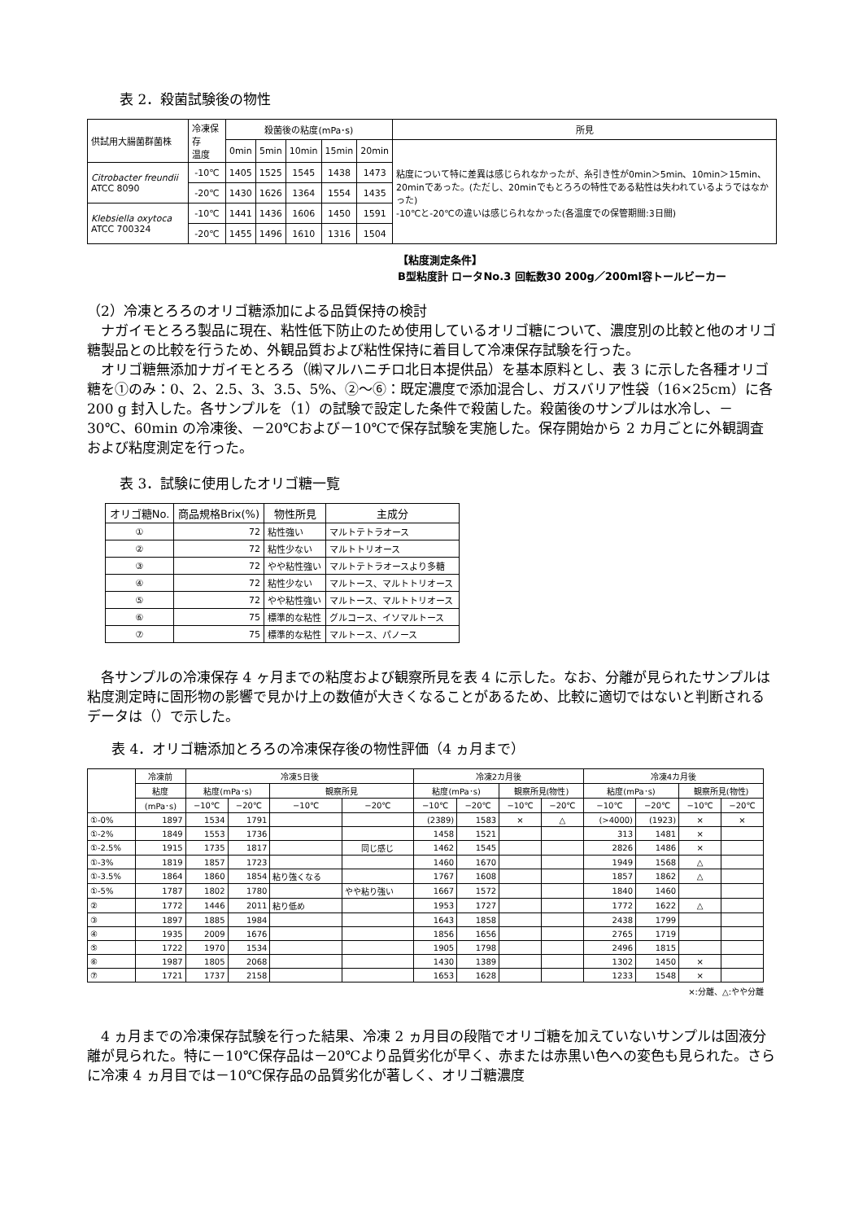表 2．殺菌試験後の物性
| 供試用大腸菌群菌株 | 冷凍保存 温度 | 殺菌後の粘度(mPa･s) | | | | | 所見 |
| --- | --- | --- | --- | --- | --- | --- | --- |
| | | 0min | 5min | 10min | 15min | 20min | 粘度について特に差異は感じられなかったが、糸引き性が0min＞5min、10min＞15min、20minであった。(ただし、20minでもとろろの特性である粘性は失われているようではなかった) -10℃と-20℃の違いは感じられなかった(各温度での保管期間:3日間) |
| Citrobacter freundii ATCC 8090 | -10℃ | 1405 | 1525 | 1545 | 1438 | 1473 | |
| | -20℃ | 1430 | 1626 | 1364 | 1554 | 1435 | |
| Klebsiella oxytoca ATCC 700324 | -10℃ | 1441 | 1436 | 1606 | 1450 | 1591 | |
| | -20℃ | 1455 | 1496 | 1610 | 1316 | 1504 | |
【粘度測定条件】
B型粘度計 ロータNo.3 回転数30 200g／200ml容トールビーカー
（2）冷凍とろろのオリゴ糖添加による品質保持の検討
　ナガイモとろろ製品に現在、粘性低下防止のため使用しているオリゴ糖について、濃度別の比較と他のオリゴ糖製品との比較を行うため、外観品質および粘性保持に着目して冷凍保存試験を行った。
　オリゴ糖無添加ナガイモとろろ（㈱マルハニチロ北日本提供品）を基本原料とし、表 3 に示した各種オリゴ糖を①のみ：0、2、2.5、3、3.5、5%、②～⑥：既定濃度で添加混合し、ガスバリア性袋（16×25cm）に各 200 g 封入した。各サンプルを（1）の試験で設定した条件で殺菌した。殺菌後のサンプルは水冷し、－30℃、60min の冷凍後、－20℃および－10℃で保存試験を実施した。保存開始から 2 カ月ごとに外観調査および粘度測定を行った。
表 3．試験に使用したオリゴ糖一覧
| オリゴ糖No. | 商品規格Brix(%) | 物性所見 | 主成分 |
| ① | 72 | 粘性強い | マルトテトラオース |
| ② | 72 | 粘性少ない | マルトトリオース |
| ③ | 72 | やや粘性強い | マルトテトラオースより多糖 |
| ④ | 72 | 粘性少ない | マルトース、マルトトリオース |
| ⑤ | 72 | やや粘性強い | マルトース、マルトトリオース |
| ⑥ | 75 | 標準的な粘性 | グルコース、イソマルトース |
| ⑦ | 75 | 標準的な粘性 | マルトース、パノース |
　各サンプルの冷凍保存 4 ヶ月までの粘度および観察所見を表 4 に示した。なお、分離が見られたサンプルは粘度測定時に固形物の影響で見かけ上の数値が大きくなることがあるため、比較に適切ではないと判断されるデータは（）で示した。
表 4．オリゴ糖添加とろろの冷凍保存後の物性評価（4 ヵ月まで）
| | 冷凍前 | 冷凍5日後 | | | | 冷凍2カ月後 | | | | 冷凍4カ月後 | | | |
| --- | --- | --- | --- | --- | --- | --- | --- | --- | --- | --- | --- | --- | --- |
| | 粘度 | 粘度(mPa･s) | | 観察所見 | | 粘度(mPa･s) | | 観察所見(物性) | | 粘度(mPa･s) | | 観察所見(物性) | |
| | (mPa･s) | −10℃ | −20℃ | −10℃ | −20℃ | −10℃ | −20℃ | −10℃ | −20℃ | −10℃ | −20℃ | −10℃ | −20℃ |
| ①-0% | 1897 | 1534 | 1791 | | | (2389) | 1583 | × | △ | (>4000) | (1923) | × | × |
| ①-2% | 1849 | 1553 | 1736 | | | 1458 | 1521 | | | 313 | 1481 | × | |
| ①-2.5% | 1915 | 1735 | 1817 | | 同じ感じ | 1462 | 1545 | | | 2826 | 1486 | × | |
| ①-3% | 1819 | 1857 | 1723 | | | 1460 | 1670 | | | 1949 | 1568 | △ | |
| ①-3.5% | 1864 | 1860 | 1854 | 粘り強くなる | | 1767 | 1608 | | | 1857 | 1862 | △ | |
| ①-5% | 1787 | 1802 | 1780 | | やや粘り強い | 1667 | 1572 | | | 1840 | 1460 | | |
| ② | 1772 | 1446 | 2011 | 粘り低め | | 1953 | 1727 | | | 1772 | 1622 | △ | |
| ③ | 1897 | 1885 | 1984 | | | 1643 | 1858 | | | 2438 | 1799 | | |
| ④ | 1935 | 2009 | 1676 | | | 1856 | 1656 | | | 2765 | 1719 | | |
| ⑤ | 1722 | 1970 | 1534 | | | 1905 | 1798 | | | 2496 | 1815 | | |
| ⑥ | 1987 | 1805 | 2068 | | | 1430 | 1389 | | | 1302 | 1450 | × | |
| ⑦ | 1721 | 1737 | 2158 | | | 1653 | 1628 | | | 1233 | 1548 | × | |
×:分離、△:やや分離
　4 ヵ月までの冷凍保存試験を行った結果、冷凍 2 ヵ月目の段階でオリゴ糖を加えていないサンプルは固液分離が見られた。特に－10℃保存品は－20℃より品質劣化が早く、赤または赤黒い色への変色も見られた。さらに冷凍 4 ヵ月目では－10℃保存品の品質劣化が著しく、オリゴ糖濃度